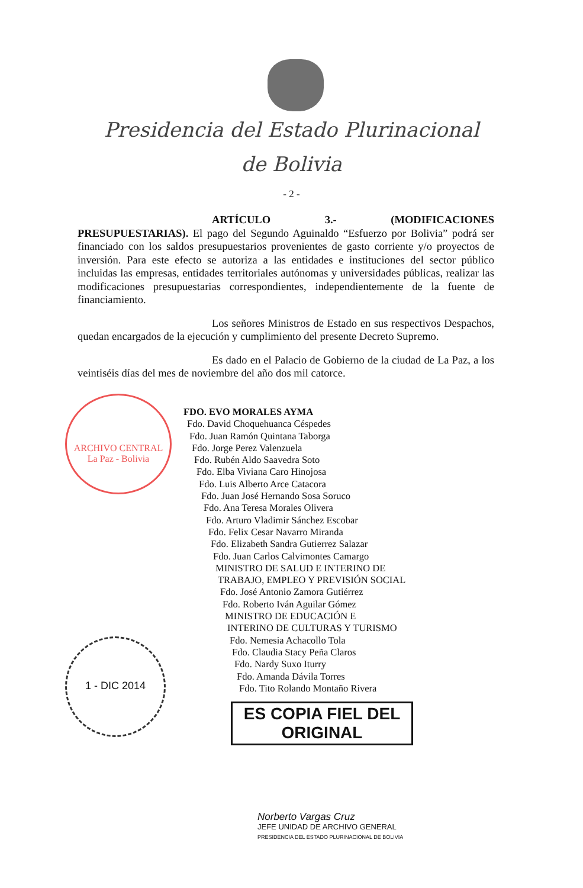Presidencia del Estado Plurinacional
de Bolivia
- 2 -
ARTÍCULO 3.- (MODIFICACIONES PRESUPUESTARIAS). El pago del Segundo Aguinaldo “Esfuerzo por Bolivia” podrá ser financiado con los saldos presupuestarios provenientes de gasto corriente y/o proyectos de inversión. Para este efecto se autoriza a las entidades e instituciones del sector público incluidas las empresas, entidades territoriales autónomas y universidades públicas, realizar las modificaciones presupuestarias correspondientes, independientemente de la fuente de financiamiento.
Los señores Ministros de Estado en sus respectivos Despachos, quedan encargados de la ejecución y cumplimiento del presente Decreto Supremo.
Es dado en el Palacio de Gobierno de la ciudad de La Paz, a los veintiséis días del mes de noviembre del año dos mil catorce.
ARCHIVO CENTRAL
La Paz - Bolivia
FDO. EVO MORALES AYMA
Fdo. David Choquehuanca Céspedes
Fdo. Juan Ramón Quintana Taborga
Fdo. Jorge Perez Valenzuela
Fdo. Rubén Aldo Saavedra Soto
Fdo. Elba Viviana Caro Hinojosa
Fdo. Luis Alberto Arce Catacora
Fdo. Juan José Hernando Sosa Soruco
Fdo. Ana Teresa Morales Olivera
Fdo. Arturo Vladimir Sánchez Escobar
Fdo. Felix Cesar Navarro Miranda
Fdo. Elizabeth Sandra Gutierrez Salazar
Fdo. Juan Carlos Calvimontes Camargo
MINISTRO DE SALUD E INTERINO DE
TRABAJO, EMPLEO Y PREVISIÓN SOCIAL
Fdo. José Antonio Zamora Gutiérrez
Fdo. Roberto Iván Aguilar Gómez
MINISTRO DE EDUCACIÓN E
INTERINO DE CULTURAS Y TURISMO
Fdo. Nemesia Achacollo Tola
Fdo. Claudia Stacy Peña Claros
Fdo. Nardy Suxo Iturry
Fdo. Amanda Dávila Torres
Fdo. Tito Rolando Montaño Rivera
1 - DIC 2014
ES COPIA FIEL DEL ORIGINAL
Norberto Vargas Cruz
JEFE UNIDAD DE ARCHIVO GENERAL
PRESIDENCIA DEL ESTADO PLURINACIONAL DE BOLIVIA